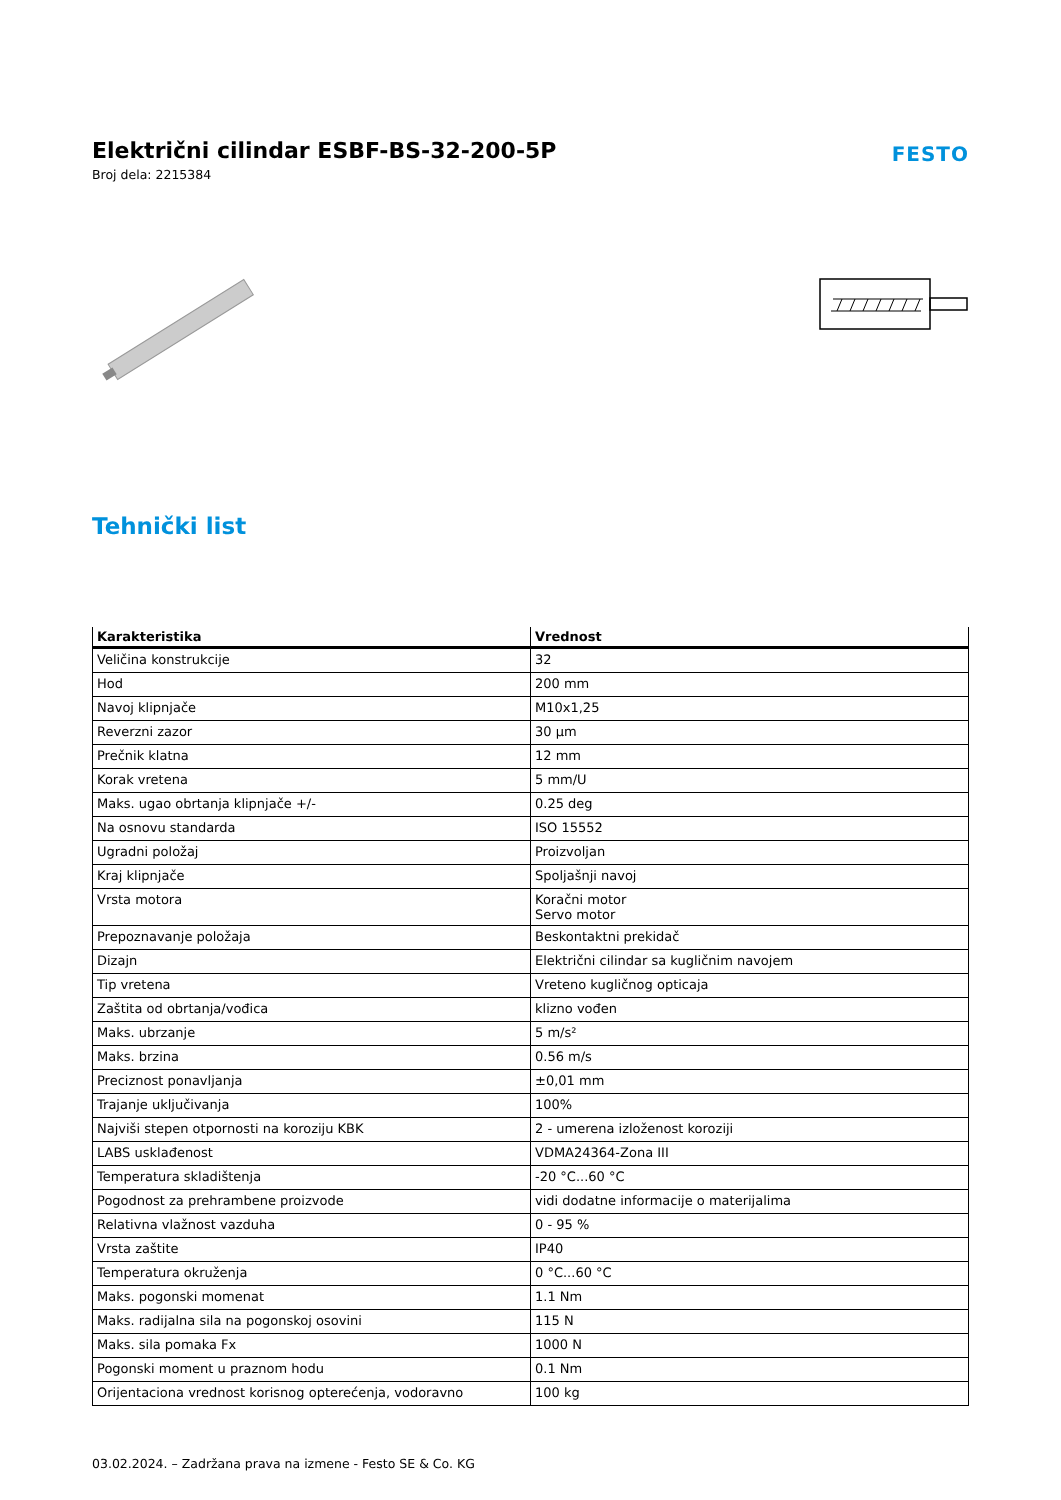Električni cilindar ESBF-BS-32-200-5P
Broj dela: 2215384
FESTO
Tehnički list
| Karakteristika | Vrednost |
| --- | --- |
| Veličina konstrukcije | 32 |
| Hod | 200 mm |
| Navoj klipnjače | M10x1,25 |
| Reverzni zazor | 30 µm |
| Prečnik klatna | 12 mm |
| Korak vretena | 5 mm/U |
| Maks. ugao obrtanja klipnjače +/- | 0.25 deg |
| Na osnovu standarda | ISO 15552 |
| Ugradni položaj | Proizvoljan |
| Kraj klipnjače | Spoljašnji navoj |
| Vrsta motora | Koračni motor Servo motor |
| Prepoznavanje položaja | Beskontaktni prekidač |
| Dizajn | Električni cilindar sa kugličnim navojem |
| Tip vretena | Vreteno kugličnog opticaja |
| Zaštita od obrtanja/vođica | klizno vođen |
| Maks. ubrzanje | 5 m/s² |
| Maks. brzina | 0.56 m/s |
| Preciznost ponavljanja | ±0,01 mm |
| Trajanje uključivanja | 100% |
| Najviši stepen otpornosti na koroziju KBK | 2 - umerena izloženost koroziji |
| LABS usklađenost | VDMA24364-Zona III |
| Temperatura skladištenja | -20 °C...60 °C |
| Pogodnost za prehrambene proizvode | vidi dodatne informacije o materijalima |
| Relativna vlažnost vazduha | 0 - 95 % |
| Vrsta zaštite | IP40 |
| Temperatura okruženja | 0 °C...60 °C |
| Maks. pogonski momenat | 1.1 Nm |
| Maks. radijalna sila na pogonskoj osovini | 115 N |
| Maks. sila pomaka Fx | 1000 N |
| Pogonski moment u praznom hodu | 0.1 Nm |
| Orijentaciona vrednost korisnog opterećenja, vodoravno | 100 kg |
03.02.2024. – Zadržana prava na izmene - Festo SE & Co. KG